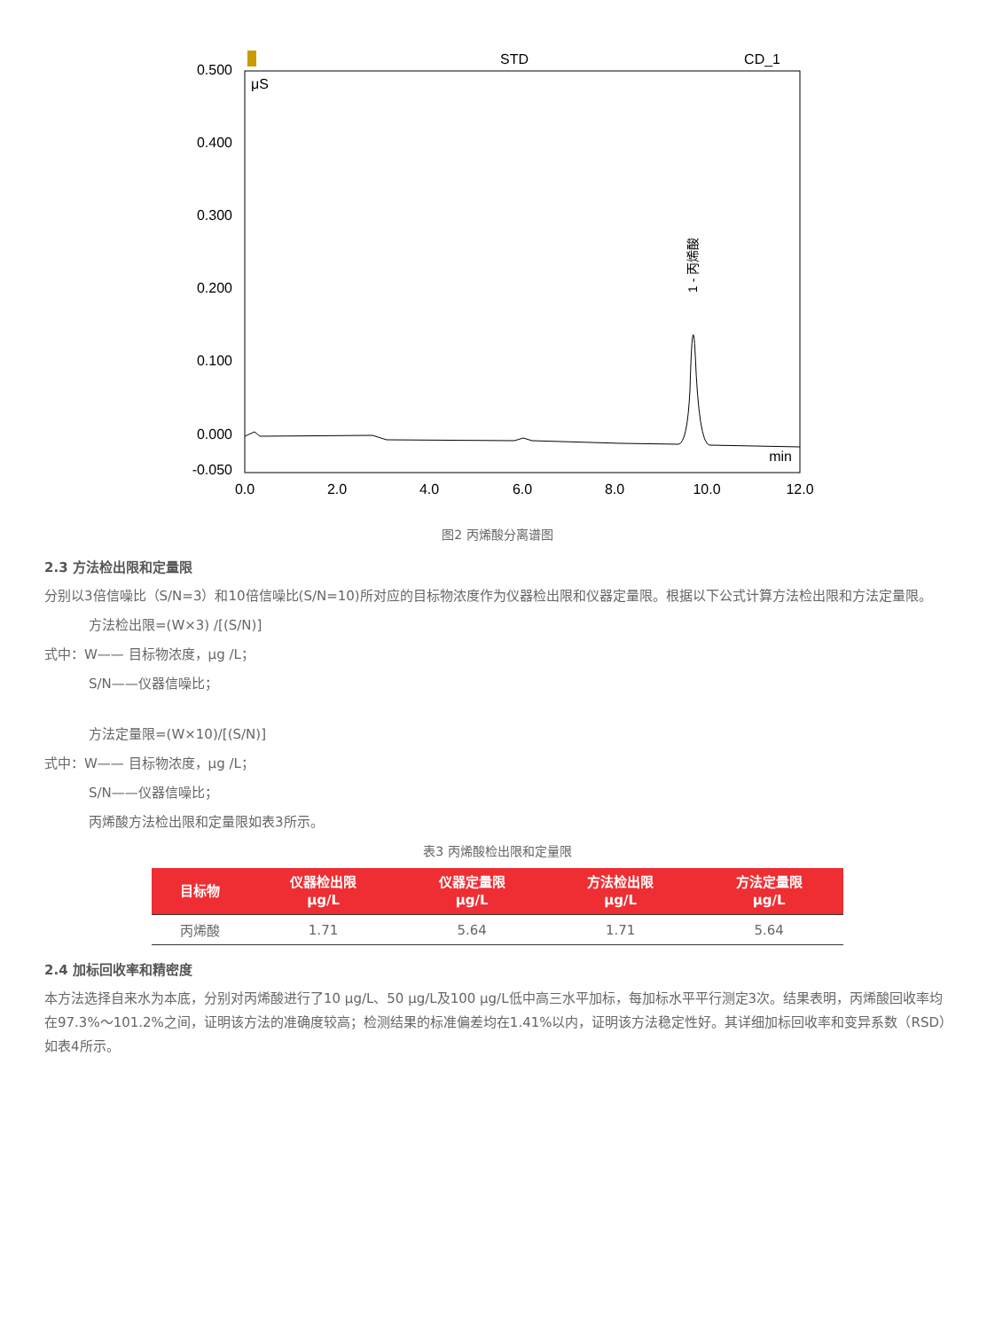STD
CD_1
μS
min
0.500
0.400
0.300
0.200
0.100
0.000
-0.050
0.0
2.0
4.0
6.0
8.0
10.0
12.0
1 - 丙烯酸
图2 丙烯酸分离谱图
2.3 方法检出限和定量限
分别以3倍信噪比（S/N=3）和10倍信噪比(S/N=10)所对应的目标物浓度作为仪器检出限和仪器定量限。根据以下公式计算方法检出限和方法定量限。
方法检出限=(W×3) /[(S/N)]
式中：W—— 目标物浓度，μg /L；
S/N——仪器信噪比；
方法定量限=(W×10)/[(S/N)]
式中：W—— 目标物浓度，μg /L；
S/N——仪器信噪比；
丙烯酸方法检出限和定量限如表3所示。
表3 丙烯酸检出限和定量限
| 目标物 | 仪器检出限 μg/L | 仪器定量限 μg/L | 方法检出限 μg/L | 方法定量限 μg/L |
| --- | --- | --- | --- | --- |
| 丙烯酸 | 1.71 | 5.64 | 1.71 | 5.64 |
2.4 加标回收率和精密度
本方法选择自来水为本底，分别对丙烯酸进行了10 μg/L、50 μg/L及100 μg/L低中高三水平加标，每加标水平平行测定3次。结果表明，丙烯酸回收率均在97.3%～101.2%之间，证明该方法的准确度较高；检测结果的标准偏差均在1.41%以内，证明该方法稳定性好。其详细加标回收率和变异系数（RSD）如表4所示。